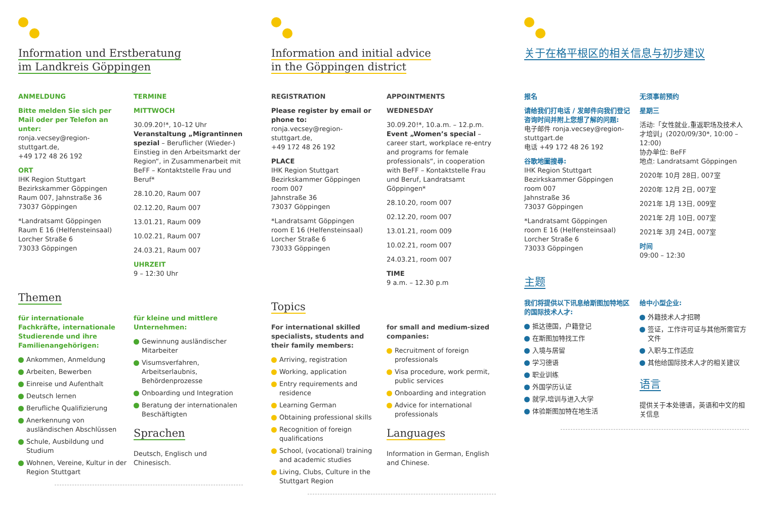Information und Erstberatung
im Landkreis Göppingen
ANMELDUNG
Bitte melden Sie sich per Mail oder per Telefon an unter:
ronja.vecsey@region-stuttgart.de,
+49 172 48 26 192
ORT
IHK Region Stuttgart
Bezirkskammer Göppingen
Raum 007, Jahnstraße 36
73037 Göppingen
*Landratsamt Göppingen
Raum E 16 (Helfensteinsaal)
Lorcher Straße 6
73033 Göppingen
TERMINE
MITTWOCH
30.09.20!*, 10–12 Uhr Veranstaltung „Migrantinnen spezial – Beruflicher (Wieder-) Einstieg in den Arbeitsmarkt der Region“, in Zusammenarbeit mit BeFF – Kontaktstelle Frau und Beruf*
28.10.20, Raum 007
02.12.20, Raum 007
13.01.21, Raum 009
10.02.21, Raum 007
24.03.21, Raum 007
UHRZEIT
9 – 12:30 Uhr
Themen
für internationale Fachkräfte, internationale Studierende und ihre Familienangehörigen:
Ankommen, Anmeldung
Arbeiten, Bewerben
Einreise und Aufenthalt
Deutsch lernen
Berufliche Qualifizierung
Anerkennung von ausländischen Abschlüssen
Schule, Ausbildung und Studium
Wohnen, Vereine, Kultur in der Region Stuttgart
für kleine und mittlere Unternehmen:
Gewinnung ausländischer Mitarbeiter
Visumsverfahren, Arbeitserlaubnis, Behördenprozesse
Onboarding und Integration
Beratung der internationalen Beschäftigten
Sprachen
Deutsch, Englisch und Chinesisch.
Information and initial advice
in the Göppingen district
REGISTRATION
Please register by email or phone to:
ronja.vecsey@region-stuttgart.de,
+49 172 48 26 192
PLACE
IHK Region Stuttgart
Bezirkskammer Göppingen
room 007
Jahnstraße 36
73037 Göppingen
*Landratsamt Göppingen
room E 16 (Helfensteinsaal)
Lorcher Straße 6
73033 Göppingen
APPOINTMENTS
WEDNESDAY
30.09.20!*, 10.a.m. – 12.p.m. Event „Women’s special – career start, workplace re-entry and programs for female professionals“, in cooperation with BeFF – Kontaktstelle Frau und Beruf, Landratsamt Göppingen*
28.10.20, room 007
02.12.20, room 007
13.01.21, room 009
10.02.21, room 007
24.03.21, room 007
TIME
9 a.m. – 12.30 p.m
Topics
For international skilled specialists, students and their family members:
Arriving, registration
Working, application
Entry requirements and residence
Learning German
Obtaining professional skills
Recognition of foreign qualifications
School, (vocational) training and academic studies
Living, Clubs, Culture in the Stuttgart Region
for small and medium-sized companies:
Recruitment of foreign professionals
Visa procedure, work permit, public services
Onboarding and integration
Advice for international professionals
Languages
Information in German, English and Chinese.
关于在格平根区的相关信息与初步建议
报名
请给我们打电话 / 发邮件向我们登记咨询时间并附上您想了解的问题:
电子邮件 ronja.vecsey@region-stuttgart.de
电话 +49 172 48 26 192
谷歌地圖搜尋:
IHK Region Stuttgart
Bezirkskammer Göppingen
room 007
Jahnstraße 36
73037 Göppingen
*Landratsamt Göppingen
room E 16 (Helfensteinsaal)
Lorcher Straße 6
73033 Göppingen
无须事前预约
星期三
活动:「女性就业,重返职场及技术人才培训」(2020/09/30*, 10:00 – 12:00)
协办单位: BeFF
地点: Landratsamt Göppingen
2020年 10月 28日, 007室
2020年 12月 2日, 007室
2021年 1月 13日, 009室
2021年 2月 10日, 007室
2021年 3月 24日, 007室
时间
09:00 – 12:30
主题
我们将提供以下讯息给斯图加特地区的国际技术人才:
抵达德国，户籍登记
在斯图加特找工作
入境与居留
学习德语
职业训练
外国学历认证
就学,培训与进入大学
体验斯图加特在地生活
给中小型企业:
外籍技术人才招聘
签证，工作许可证与其他所需官方文件
入职与工作适应
其他给国际技术人才的相关建议
语言
提供关于本处德语，英语和中文的相关信息